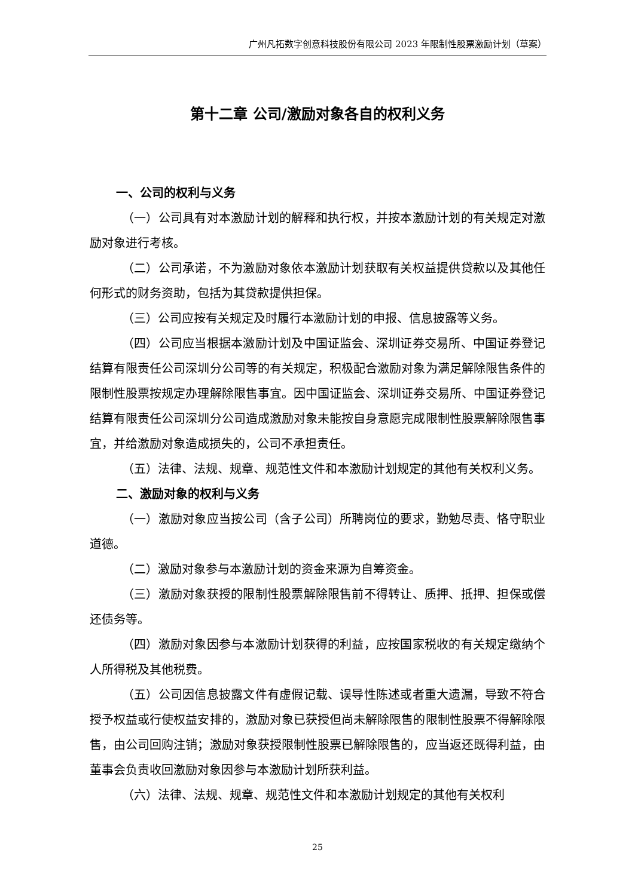广州凡拓数字创意科技股份有限公司 2023 年限制性股票激励计划（草案）
第十二章 公司/激励对象各自的权利义务
一、公司的权利与义务
（一）公司具有对本激励计划的解释和执行权，并按本激励计划的有关规定对激励对象进行考核。
（二）公司承诺，不为激励对象依本激励计划获取有关权益提供贷款以及其他任何形式的财务资助，包括为其贷款提供担保。
（三）公司应按有关规定及时履行本激励计划的申报、信息披露等义务。
（四）公司应当根据本激励计划及中国证监会、深圳证券交易所、中国证券登记结算有限责任公司深圳分公司等的有关规定，积极配合激励对象为满足解除限售条件的限制性股票按规定办理解除限售事宜。因中国证监会、深圳证券交易所、中国证券登记结算有限责任公司深圳分公司造成激励对象未能按自身意愿完成限制性股票解除限售事宜，并给激励对象造成损失的，公司不承担责任。
（五）法律、法规、规章、规范性文件和本激励计划规定的其他有关权利义务。
二、激励对象的权利与义务
（一）激励对象应当按公司（含子公司）所聘岗位的要求，勤勉尽责、恪守职业道德。
（二）激励对象参与本激励计划的资金来源为自筹资金。
（三）激励对象获授的限制性股票解除限售前不得转让、质押、抵押、担保或偿还债务等。
（四）激励对象因参与本激励计划获得的利益，应按国家税收的有关规定缴纳个人所得税及其他税费。
（五）公司因信息披露文件有虚假记载、误导性陈述或者重大遗漏，导致不符合授予权益或行使权益安排的，激励对象已获授但尚未解除限售的限制性股票不得解除限售，由公司回购注销；激励对象获授限制性股票已解除限售的，应当返还既得利益，由董事会负责收回激励对象因参与本激励计划所获利益。
（六）法律、法规、规章、规范性文件和本激励计划规定的其他有关权利
25